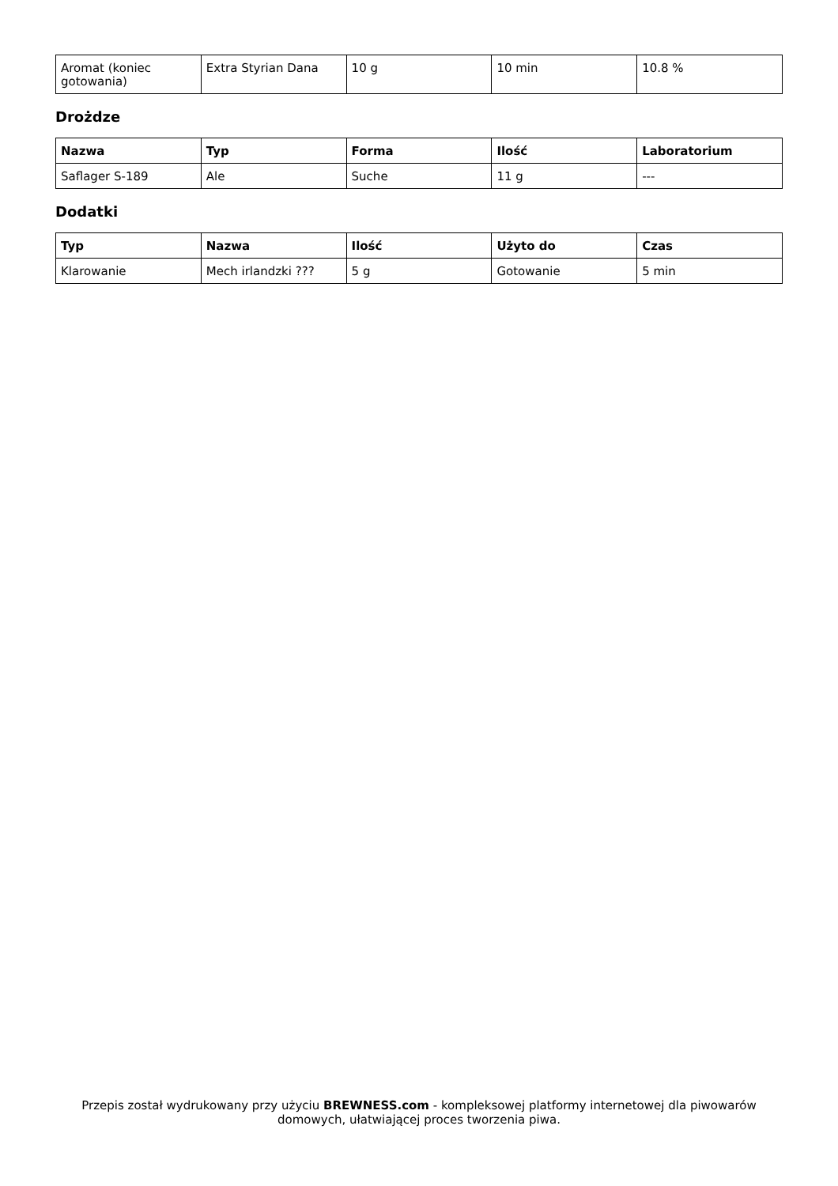| Aromat (koniec gotowania) | Extra Styrian Dana | 10 g | 10 min | 10.8 % |
Drożdze
| Nazwa | Typ | Forma | Ilość | Laboratorium |
| --- | --- | --- | --- | --- |
| Saflager S-189 | Ale | Suche | 11 g | --- |
Dodatki
| Typ | Nazwa | Ilość | Użyto do | Czas |
| --- | --- | --- | --- | --- |
| Klarowanie | Mech irlandzki ??? | 5 g | Gotowanie | 5 min |
Przepis został wydrukowany przy użyciu BREWNESS.com - kompleksowej platformy internetowej dla piwowarów domowych, ułatwiającej proces tworzenia piwa.